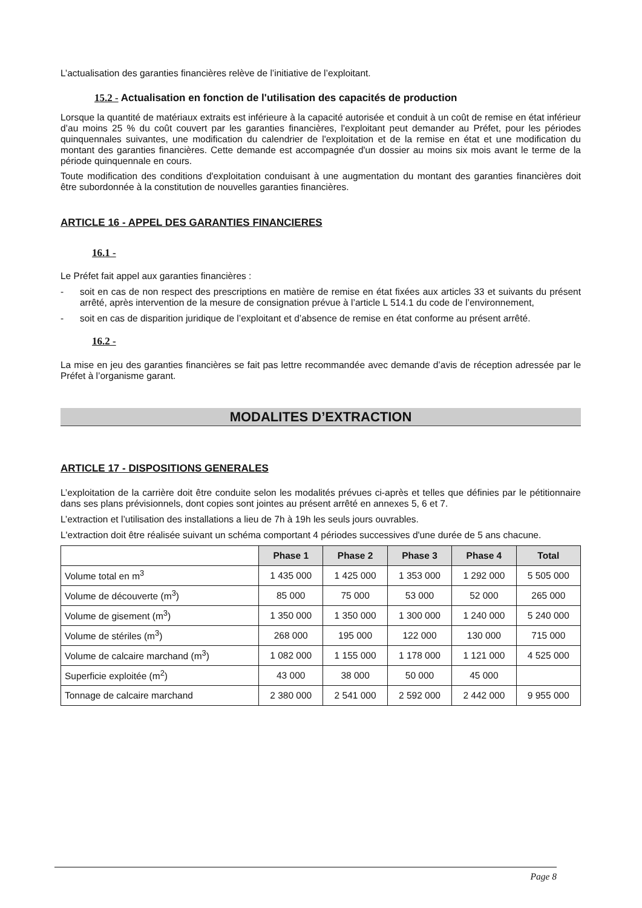L’actualisation des garanties financières relève de l’initiative de l’exploitant.
15.2 - Actualisation en fonction de l'utilisation des capacités de production
Lorsque la quantité de matériaux extraits est inférieure à la capacité autorisée et conduit à un coût de remise en état inférieur d’au moins 25 % du coût couvert par les garanties financières, l'exploitant peut demander au Préfet, pour les périodes quinquennales suivantes, une modification du calendrier de l'exploitation et de la remise en état et une modification du montant des garanties financières. Cette demande est accompagnée d'un dossier au moins six mois avant le terme de la période quinquennale en cours.
Toute modification des conditions d'exploitation conduisant à une augmentation du montant des garanties financières doit être subordonnée à la constitution de nouvelles garanties financières.
ARTICLE 16 - APPEL DES GARANTIES FINANCIERES
16.1 -
Le Préfet fait appel aux garanties financières :
- soit en cas de non respect des prescriptions en matière de remise en état fixées aux articles 33 et suivants du présent arrêté, après intervention de la mesure de consignation prévue à l’article L 514.1 du code de l’environnement,
- soit en cas de disparition juridique de l’exploitant et d’absence de remise en état conforme au présent arrêté.
16.2 -
La mise en jeu des garanties financières se fait pas lettre recommandée avec demande d’avis de réception adressée par le Préfet à l’organisme garant.
MODALITES D’EXTRACTION
ARTICLE 17 - DISPOSITIONS GENERALES
L’exploitation de la carrière doit être conduite selon les modalités prévues ci-après et telles que définies par le pétitionnaire dans ses plans prévisionnels, dont copies sont jointes au présent arrêté en annexes 5, 6 et 7.
L’extraction et l’utilisation des installations a lieu de 7h à 19h les seuls jours ouvrables.
L'extraction doit être réalisée suivant un schéma comportant 4 périodes successives d'une durée de 5 ans chacune.
| | Phase 1 | Phase 2 | Phase 3 | Phase 4 | Total |
| Volume total en m<sup>3</sup> | 1 435 000 | 1 425 000 | 1 353 000 | 1 292 000 | 5 505 000 |
| Volume de découverte (m<sup>3</sup>) | 85 000 | 75 000 | 53 000 | 52 000 | 265 000 |
| Volume de gisement (m<sup>3</sup>) | 1 350 000 | 1 350 000 | 1 300 000 | 1 240 000 | 5 240 000 |
| Volume de stériles (m<sup>3</sup>) | 268 000 | 195 000 | 122 000 | 130 000 | 715 000 |
| Volume de calcaire marchand (m<sup>3</sup>) | 1 082 000 | 1 155 000 | 1 178 000 | 1 121 000 | 4 525 000 |
| Superficie exploitée (m<sup>2</sup>) | 43 000 | 38 000 | 50 000 | 45 000 | |
| Tonnage de calcaire marchand | 2 380 000 | 2 541 000 | 2 592 000 | 2 442 000 | 9 955 000 |
Page 8